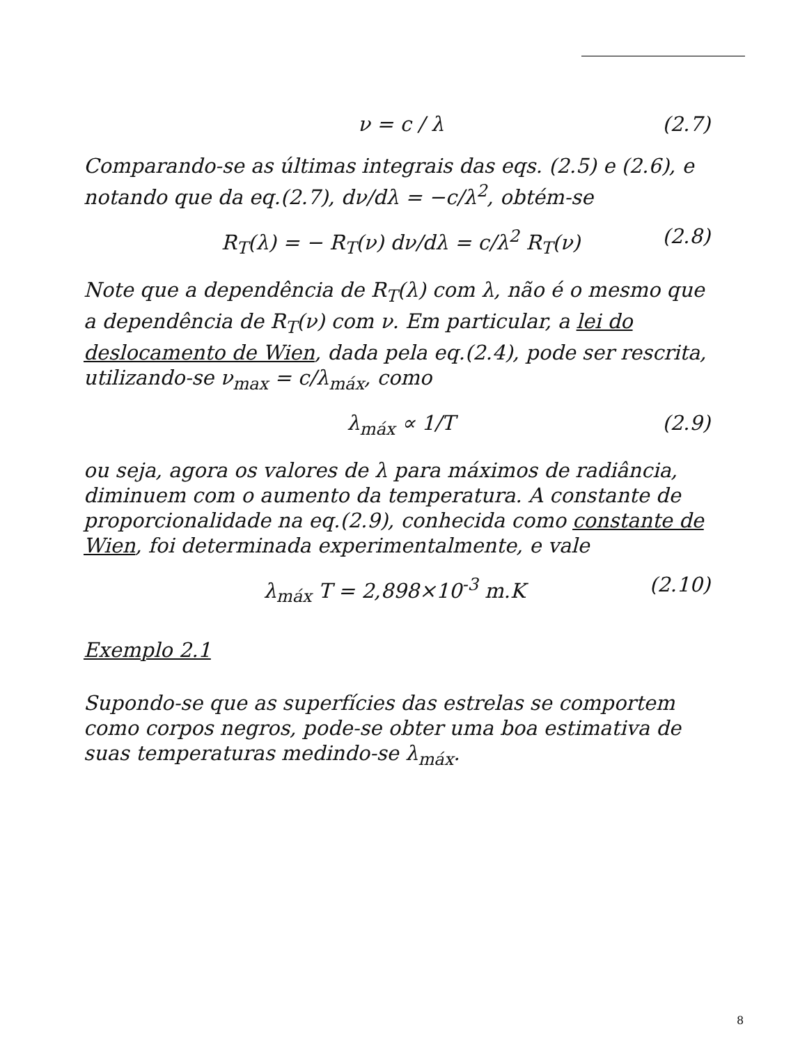ν = c / λ (2.7)
Comparando-se as últimas integrais das eqs. (2.5) e (2.6), e notando que da eq.(2.7), dν/dλ = −c/λ<sup>2</sup>, obtém-se
R<sub>T</sub>(λ) = − R<sub>T</sub>(ν) dν/dλ = c/λ<sup>2</sup> R<sub>T</sub>(ν) (2.8)
Note que a dependência de R<sub>T</sub>(λ) com λ, não é o mesmo que a dependência de R<sub>T</sub>(ν) com ν. Em particular, a lei do deslocamento de Wien, dada pela eq.(2.4), pode ser rescrita, utilizando-se ν<sub>max</sub> = c/λ<sub>máx</sub>, como
λ<sub>máx</sub> ∝ 1/T (2.9)
ou seja, agora os valores de λ para máximos de radiância, diminuem com o aumento da temperatura. A constante de proporcionalidade na eq.(2.9), conhecida como constante de Wien, foi determinada experimentalmente, e vale
λ<sub>máx</sub> T = 2,898×10<sup>-3</sup> m.K (2.10)
Exemplo 2.1
Supondo-se que as superfícies das estrelas se comportem como corpos negros, pode-se obter uma boa estimativa de suas temperaturas medindo-se λ<sub>máx</sub>.
8